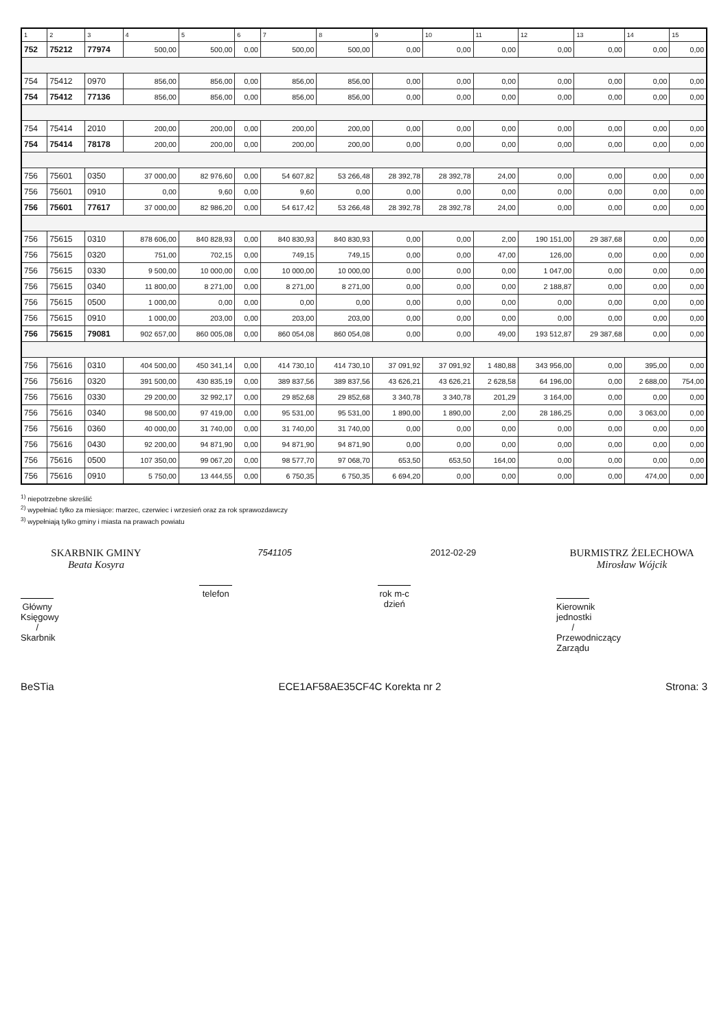| 1 | 2 | 3 | 4 | 5 | 6 | 7 | 8 | 9 | 10 | 11 | 12 | 13 | 14 | 15 |
| --- | --- | --- | --- | --- | --- | --- | --- | --- | --- | --- | --- | --- | --- | --- |
| 752 | 75212 | 77974 | 500,00 | 500,00 | 0,00 | 500,00 | 500,00 | 0,00 | 0,00 | 0,00 | 0,00 | 0,00 | 0,00 | 0,00 |
| 754 | 75412 | 0970 | 856,00 | 856,00 | 0,00 | 856,00 | 856,00 | 0,00 | 0,00 | 0,00 | 0,00 | 0,00 | 0,00 | 0,00 |
| 754 | 75412 | 77136 | 856,00 | 856,00 | 0,00 | 856,00 | 856,00 | 0,00 | 0,00 | 0,00 | 0,00 | 0,00 | 0,00 | 0,00 |
| 754 | 75414 | 2010 | 200,00 | 200,00 | 0,00 | 200,00 | 200,00 | 0,00 | 0,00 | 0,00 | 0,00 | 0,00 | 0,00 | 0,00 |
| 754 | 75414 | 78178 | 200,00 | 200,00 | 0,00 | 200,00 | 200,00 | 0,00 | 0,00 | 0,00 | 0,00 | 0,00 | 0,00 | 0,00 |
| 756 | 75601 | 0350 | 37 000,00 | 82 976,60 | 0,00 | 54 607,82 | 53 266,48 | 28 392,78 | 28 392,78 | 24,00 | 0,00 | 0,00 | 0,00 | 0,00 |
| 756 | 75601 | 0910 | 0,00 | 9,60 | 0,00 | 9,60 | 0,00 | 0,00 | 0,00 | 0,00 | 0,00 | 0,00 | 0,00 | 0,00 |
| 756 | 75601 | 77617 | 37 000,00 | 82 986,20 | 0,00 | 54 617,42 | 53 266,48 | 28 392,78 | 28 392,78 | 24,00 | 0,00 | 0,00 | 0,00 | 0,00 |
| 756 | 75615 | 0310 | 878 606,00 | 840 828,93 | 0,00 | 840 830,93 | 840 830,93 | 0,00 | 0,00 | 2,00 | 190 151,00 | 29 387,68 | 0,00 | 0,00 |
| 756 | 75615 | 0320 | 751,00 | 702,15 | 0,00 | 749,15 | 749,15 | 0,00 | 0,00 | 47,00 | 126,00 | 0,00 | 0,00 | 0,00 |
| 756 | 75615 | 0330 | 9 500,00 | 10 000,00 | 0,00 | 10 000,00 | 10 000,00 | 0,00 | 0,00 | 0,00 | 1 047,00 | 0,00 | 0,00 | 0,00 |
| 756 | 75615 | 0340 | 11 800,00 | 8 271,00 | 0,00 | 8 271,00 | 8 271,00 | 0,00 | 0,00 | 0,00 | 2 188,87 | 0,00 | 0,00 | 0,00 |
| 756 | 75615 | 0500 | 1 000,00 | 0,00 | 0,00 | 0,00 | 0,00 | 0,00 | 0,00 | 0,00 | 0,00 | 0,00 | 0,00 | 0,00 |
| 756 | 75615 | 0910 | 1 000,00 | 203,00 | 0,00 | 203,00 | 203,00 | 0,00 | 0,00 | 0,00 | 0,00 | 0,00 | 0,00 | 0,00 |
| 756 | 75615 | 79081 | 902 657,00 | 860 005,08 | 0,00 | 860 054,08 | 860 054,08 | 0,00 | 0,00 | 49,00 | 193 512,87 | 29 387,68 | 0,00 | 0,00 |
| 756 | 75616 | 0310 | 404 500,00 | 450 341,14 | 0,00 | 414 730,10 | 414 730,10 | 37 091,92 | 37 091,92 | 1 480,88 | 343 956,00 | 0,00 | 395,00 | 0,00 |
| 756 | 75616 | 0320 | 391 500,00 | 430 835,19 | 0,00 | 389 837,56 | 389 837,56 | 43 626,21 | 43 626,21 | 2 628,58 | 64 196,00 | 0,00 | 2 688,00 | 754,00 |
| 756 | 75616 | 0330 | 29 200,00 | 32 992,17 | 0,00 | 29 852,68 | 29 852,68 | 3 340,78 | 3 340,78 | 201,29 | 3 164,00 | 0,00 | 0,00 | 0,00 |
| 756 | 75616 | 0340 | 98 500,00 | 97 419,00 | 0,00 | 95 531,00 | 95 531,00 | 1 890,00 | 1 890,00 | 2,00 | 28 186,25 | 0,00 | 3 063,00 | 0,00 |
| 756 | 75616 | 0360 | 40 000,00 | 31 740,00 | 0,00 | 31 740,00 | 31 740,00 | 0,00 | 0,00 | 0,00 | 0,00 | 0,00 | 0,00 | 0,00 |
| 756 | 75616 | 0430 | 92 200,00 | 94 871,90 | 0,00 | 94 871,90 | 94 871,90 | 0,00 | 0,00 | 0,00 | 0,00 | 0,00 | 0,00 | 0,00 |
| 756 | 75616 | 0500 | 107 350,00 | 99 067,20 | 0,00 | 98 577,70 | 97 068,70 | 653,50 | 653,50 | 164,00 | 0,00 | 0,00 | 0,00 | 0,00 |
| 756 | 75616 | 0910 | 5 750,00 | 13 444,55 | 0,00 | 6 750,35 | 6 750,35 | 6 694,20 | 0,00 | 0,00 | 0,00 | 0,00 | 474,00 | 0,00 |
<sup>1)</sup> niepotrzebne skreślić
<sup>2)</sup> wypełniać tylko za miesiące: marzec, czerwiec i wrzesień oraz za rok sprawozdawczy
<sup>3)</sup> wypełniają tylko gminy i miasta na prawach powiatu
SKARBNIK GMINY
Beata Kosyra
Główny Księgowy / Skarbnik
7541105
telefon
2012-02-29
rok m-c dzień
BURMISTRZ ŻELECHOWA
Mirosław Wójcik
Kierownik jednostki / Przewodniczący Zarządu
BeSTia ECE1AF58AE35CF4C Korekta nr 2 Strona: 3